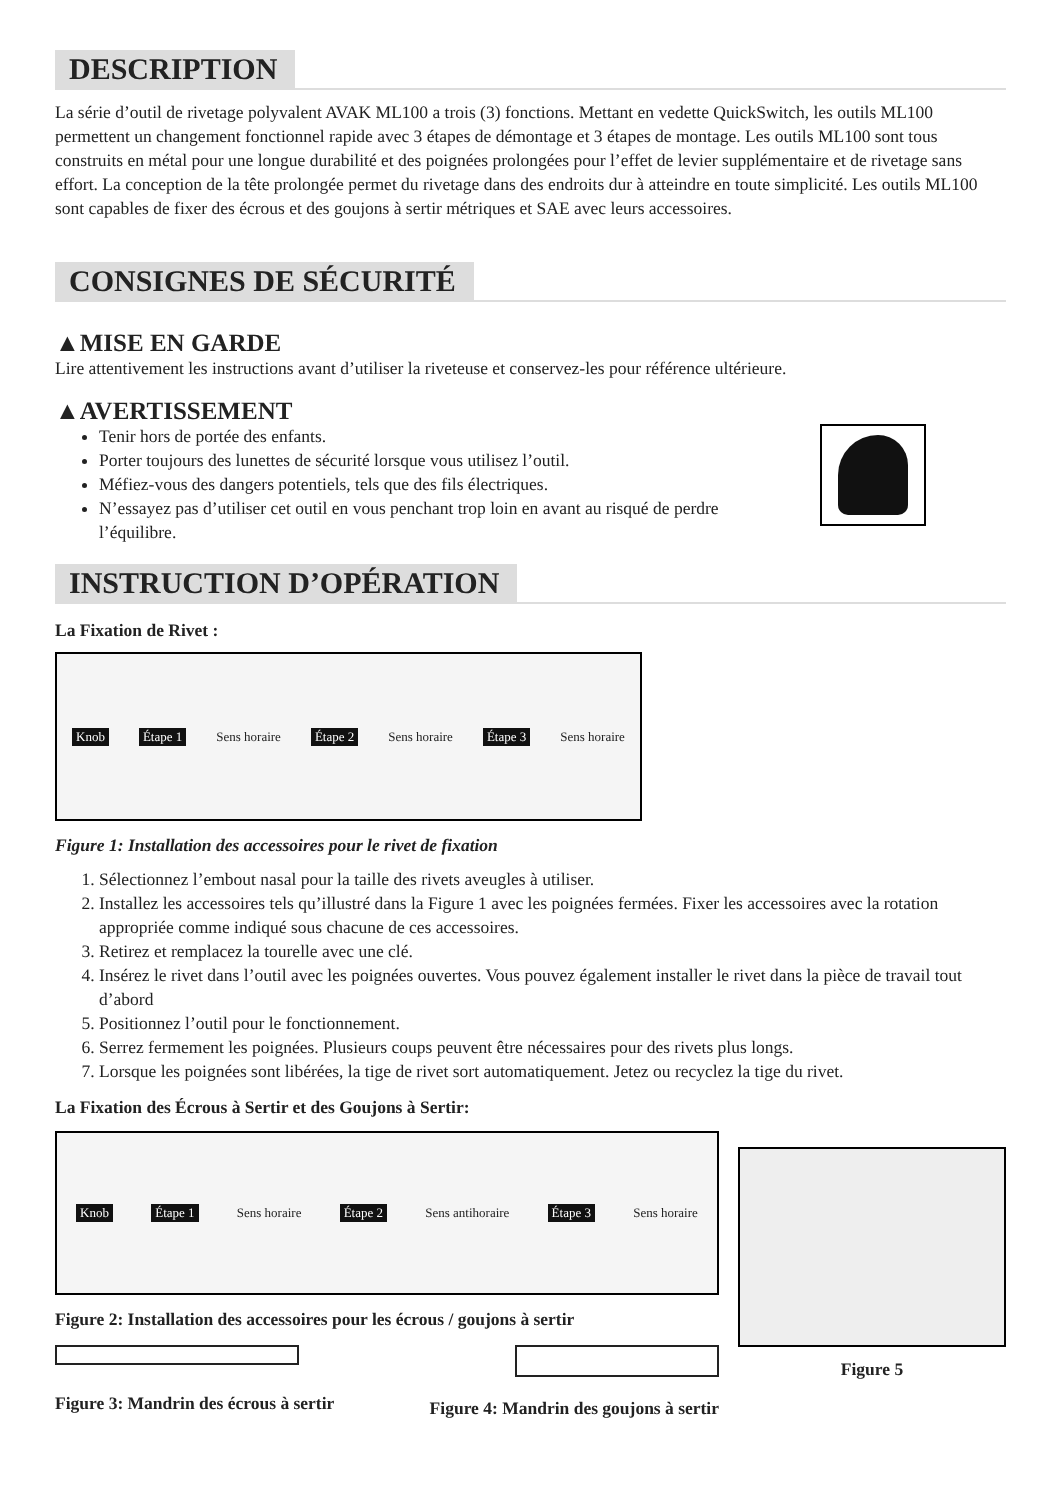DESCRIPTION
La série d’outil de rivetage polyvalent AVAK ML100 a trois (3) fonctions. Mettant en vedette QuickSwitch, les outils ML100 permettent un changement fonctionnel rapide avec 3 étapes de démontage et 3 étapes de montage. Les outils ML100 sont tous construits en métal pour une longue durabilité et des poignées prolongées pour l’effet de levier supplémentaire et de rivetage sans effort. La conception de la tête prolongée permet du rivetage dans des endroits dur à atteindre en toute simplicité. Les outils ML100 sont capables de fixer des écrous et des goujons à sertir métriques et SAE avec leurs accessoires.
CONSIGNES DE SÉCURITÉ
▲MISE EN GARDE
Lire attentivement les instructions avant d’utiliser la riveteuse et conservez-les pour référence ultérieure.
▲AVERTISSEMENT
Tenir hors de portée des enfants.
Porter toujours des lunettes de sécurité lorsque vous utilisez l’outil.
Méfiez-vous des dangers potentiels, tels que des fils électriques.
N’essayez pas d’utiliser cet outil en vous penchant trop loin en avant au risqué de perdre l’équilibre.
INSTRUCTION D’OPÉRATION
La Fixation de Rivet :
Knob Étape 1 Sens horaire Étape 2 Sens horaire Étape 3 Sens horaire
Figure 1: Installation des accessoires pour le rivet de fixation
1. Sélectionnez l’embout nasal pour la taille des rivets aveugles à utiliser.
2. Installez les accessoires tels qu’illustré dans la Figure 1 avec les poignées fermées. Fixer les accessoires avec la rotation appropriée comme indiqué sous chacune de ces accessoires.
3. Retirez et remplacez la tourelle avec une clé.
4. Insérez le rivet dans l’outil avec les poignées ouvertes. Vous pouvez également installer le rivet dans la pièce de travail tout d’abord
5. Positionnez l’outil pour le fonctionnement.
6. Serrez fermement les poignées. Plusieurs coups peuvent être nécessaires pour des rivets plus longs.
7. Lorsque les poignées sont libérées, la tige de rivet sort automatiquement. Jetez ou recyclez la tige du rivet.
La Fixation des Écrous à Sertir et des Goujons à Sertir:
Knob Étape 1 Sens horaire Étape 2 Sens antihoraire Étape 3 Sens horaire
Figure 2: Installation des accessoires pour les écrous / goujons à sertir
Figure 3: Mandrin des écrous à sertir Figure 4: Mandrin des goujons à sertir
Figure 5